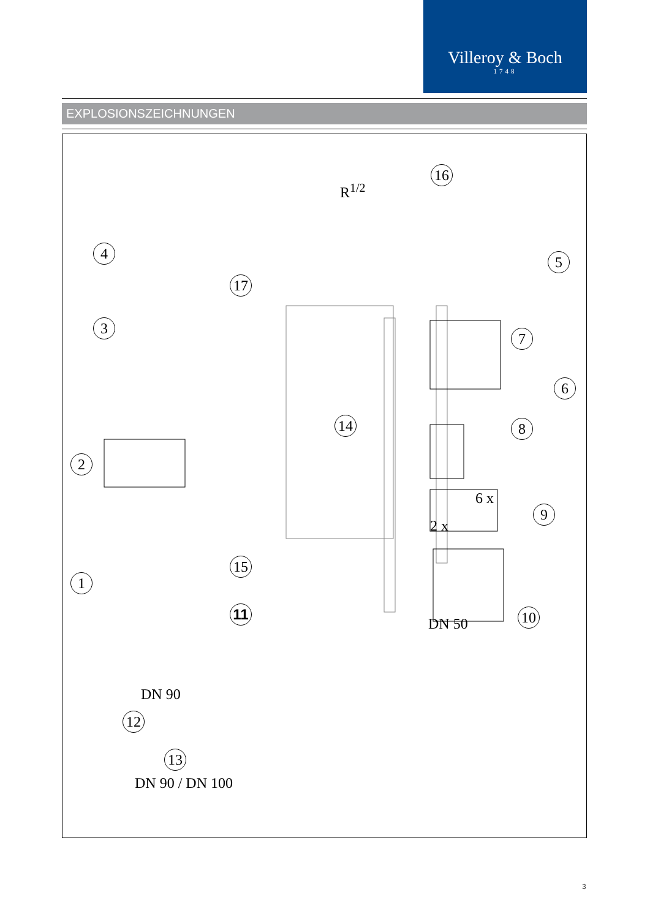Villeroy & Boch
1748
EXPLOSIONSZEICHNUNGEN
R<sup>1/2</sup>
16
4 5
17
3
7
6
14 8
2
6 x
9
2 x
15
1
11 10
DN 50
DN 90
12
13
DN 90 / DN 100
3